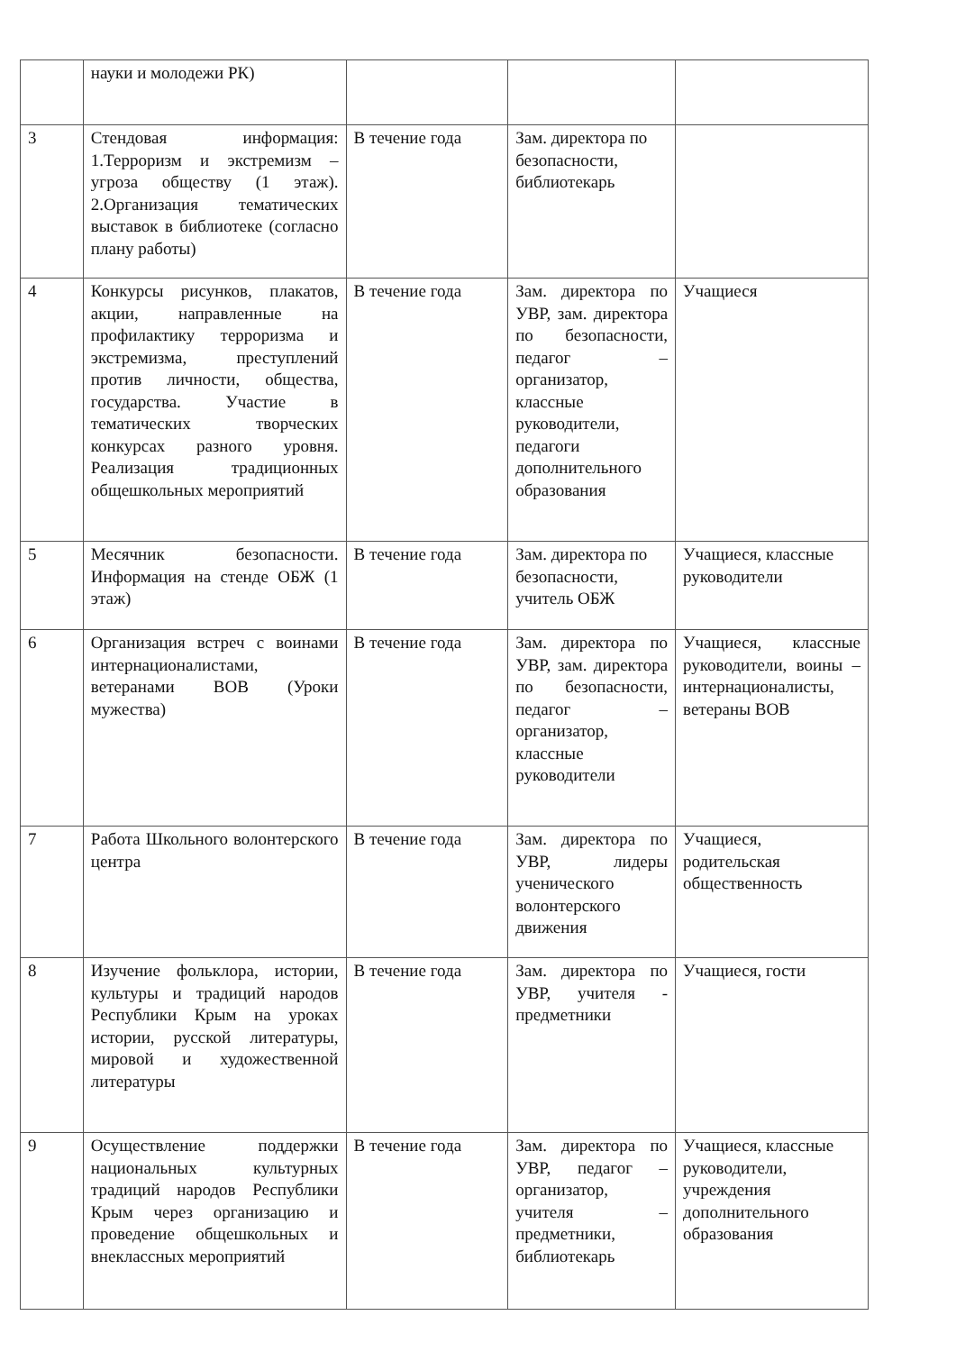| | науки и молодежи РК) | | | |
| 3 | Стендовая информация: 1.Терроризм и экстремизм – угроза обществу (1 этаж). 2.Организация тематических выставок в библиотеке (согласно плану работы) | В течение года | Зам. директора по безопасности, библиотекарь | |
| 4 | Конкурсы рисунков, плакатов, акции, направленные на профилактику терроризма и экстремизма, преступлений против личности, общества, государства. Участие в тематических творческих конкурсах разного уровня. Реализация традиционных общешкольных мероприятий | В течение года | Зам. директора по УВР, зам. директора по безопасности, педагог – организатор, классные руководители, педагоги дополнительного образования | Учащиеся |
| 5 | Месячник безопасности. Информация на стенде ОБЖ (1 этаж) | В течение года | Зам. директора по безопасности, учитель ОБЖ | Учащиеся, классные руководители |
| 6 | Организация встреч с воинами интернационалистами, ветеранами ВОВ (Уроки мужества) | В течение года | Зам. директора по УВР, зам. директора по безопасности, педагог – организатор, классные руководители | Учащиеся, классные руководители, воины – интернационалисты, ветераны ВОВ |
| 7 | Работа Школьного волонтерского центра | В течение года | Зам. директора по УВР, лидеры ученического волонтерского движения | Учащиеся, родительская общественность |
| 8 | Изучение фольклора, истории, культуры и традиций народов Республики Крым на уроках истории, русской литературы, мировой и художественной литературы | В течение года | Зам. директора по УВР, учителя - предметники | Учащиеся, гости |
| 9 | Осуществление поддержки национальных культурных традиций народов Республики Крым через организацию и проведение общешкольных и внеклассных мероприятий | В течение года | Зам. директора по УВР, педагог – организатор, учителя – предметники, библиотекарь | Учащиеся, классные руководители, учреждения дополнительного образования |